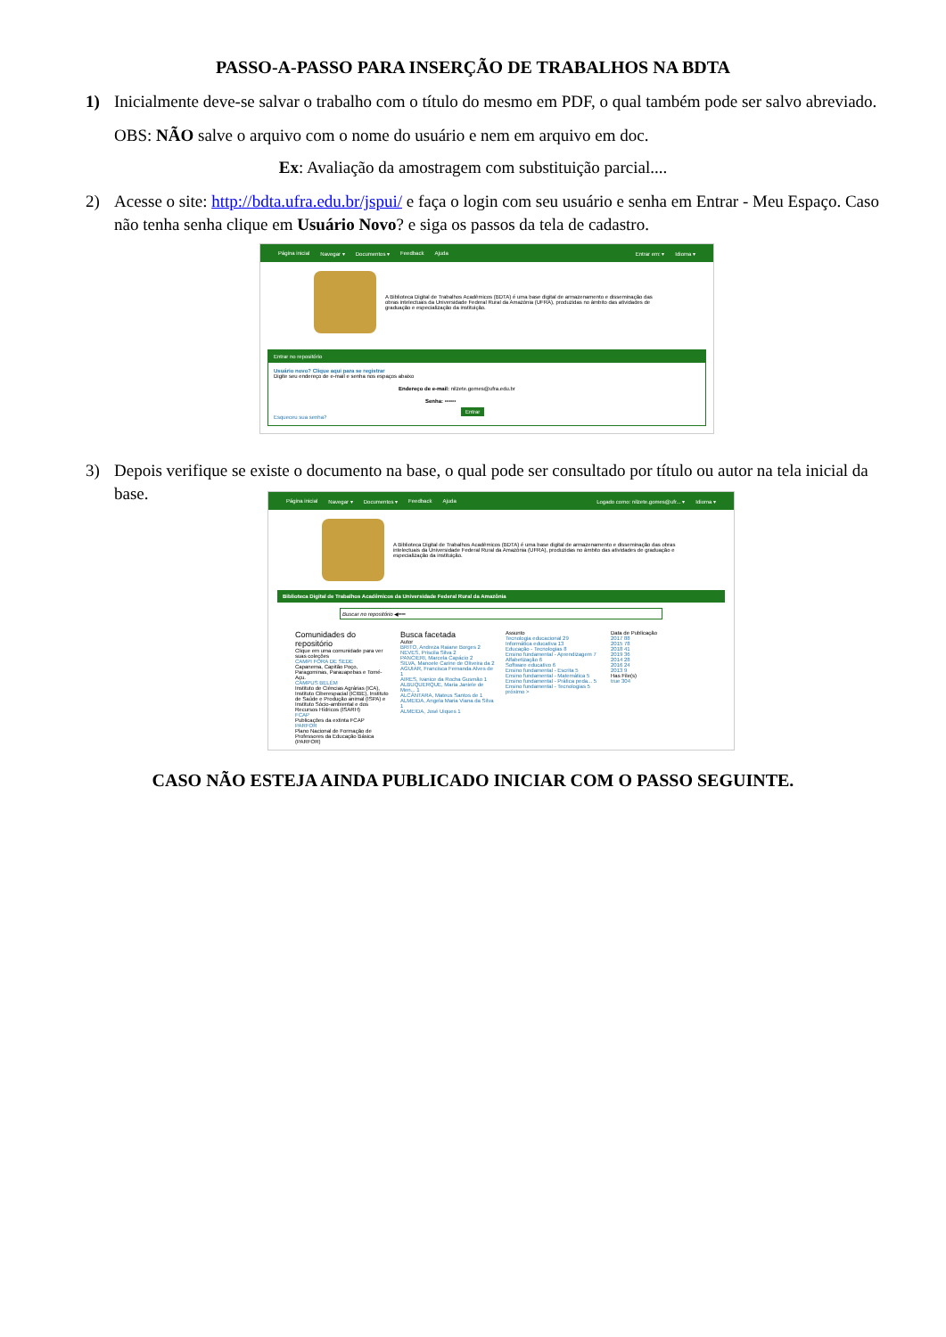PASSO-A-PASSO PARA INSERÇÃO DE TRABALHOS NA BDTA
1) Inicialmente deve-se salvar o trabalho com o título do mesmo em PDF, o qual também pode ser salvo abreviado.
OBS: NÃO salve o arquivo com o nome do usuário e nem em arquivo em doc.
Ex: Avaliação da amostragem com substituição parcial....
2) Acesse o site: http://bdta.ufra.edu.br/jspui/ e faça o login com seu usuário e senha em Entrar - Meu Espaço. Caso não tenha senha clique em Usuário Novo? e siga os passos da tela de cadastro.
Página inicial Navegar ▾ Documentos ▾ Feedback Ajuda Entrar em: ▾ Idioma ▾
A Biblioteca Digital de Trabalhos Acadêmicos (BDTA) é uma base digital de armazenamento e disseminação das obras intelectuais da Universidade Federal Rural da Amazônia (UFRA), produzidas no âmbito das atividades de graduação e especialização da instituição.
Entrar no repositório
Usuário novo? Clique aqui para se registrar
Digite seu endereço de e-mail e senha nos espaços abaixo
Endereço de e-mail: nilzete.gomes@ufra.edu.br
Senha: ••••••
Entrar
Esqueceu sua senha?
3) Depois verifique se existe o documento na base, o qual pode ser consultado por título ou autor na tela inicial da base.
Página inicial Navegar ▾ Documentos ▾ Feedback Ajuda Logado como: nilzete.gomes@ufr... ▾ Idioma ▾
A Biblioteca Digital de Trabalhos Acadêmicos (BDTA) é uma base digital de armazenamento e disseminação das obras intelectuais da Universidade Federal Rural da Amazônia (UFRA), produzidas no âmbito das atividades de graduação e especialização da instituição.
Biblioteca Digital de Trabalhos Acadêmicos da Universidade Federal Rural da Amazônia
Buscar no repositório ◀━━
Comunidades do repositório
Clique em uma comunidade para ver suas coleções
CAMPI FORA DE SEDE
Capanema, Capitão Poço, Paragominas, Parauapebas e Tomé-Açu.
CAMPUS BELÉM
Instituto de Ciências Agrárias (ICA), Instituto Ciberespacial (ICIBE), Instituto de Saúde e Produção animal (ISPA) e Instituto Sócio-ambiental e dos Recursos Hídricos (ISARH)
FCAP
Publicações da extinta FCAP
PARFOR
Plano Nacional de Formação de Professores da Educação Básica (PARFOR)
Busca facetada
Autor
BRITO, Andreza Raiane Borges 2
NEVES, Priscila Silva 2
PANCIERI, Marcela Capácio 2
SILVA, Manoele Carine de Oliveira da 2
AGUIAR, Francisca Fernanda Alves de 1
AIRES, Ivanice da Rocha Gusmão 1
ALBUQUERQUE, Maria Janiele de Men... 1
ALCÂNTARA, Mateus Santos de 1
ALMEIDA, Angela Maria Viana da Silva 1
ALMEIDA, José Uiques 1
Assunto
Tecnologia educacional 29
Informática educativa 13
Educação - Tecnologias 8
Ensino fundamental - Aprendizagem 7
Alfabetização 6
Software educativo 6
Ensino fundamental - Escrita 5
Ensino fundamental - Matemática 5
Ensino fundamental - Prática peda... 5
Ensino fundamental - Tecnologias 5
próximo >
Data de Publicação
2017 88
2015 78
2018 41
2019 36
2014 28
2016 24
2013 9
Has File(s)
true 304
CASO NÃO ESTEJA AINDA PUBLICADO INICIAR COM O PASSO SEGUINTE.